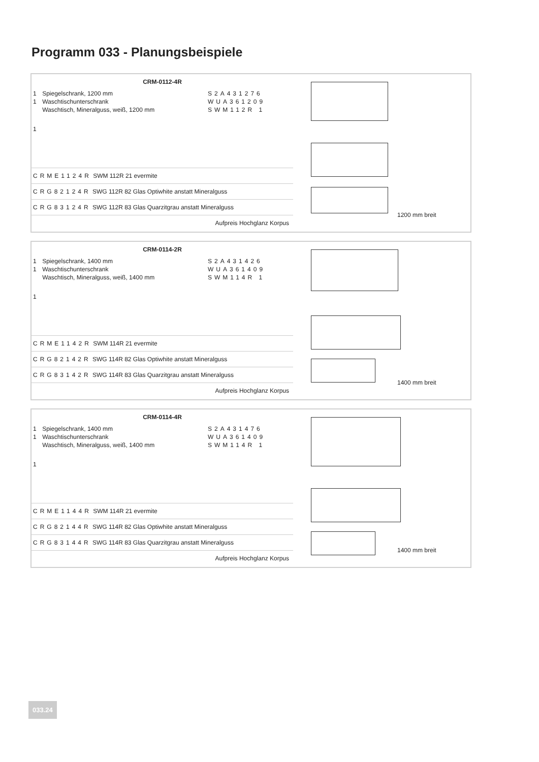Programm 033 - Planungsbeispiele
| CRM-0112-4R | | |
| --- | --- | --- |
| 1 | Spiegelschrank, 1200 mm | S2A431276 |
| 1 | Waschtischunterschrank | WUA361209 |
| 1 | Waschtisch, Mineralguss, weiß, 1200 mm | SWM112R 1 |
| CRME1124R SWM 112R 21 evermite | | |
| CRG82124R SWG 112R 82 Glas Optiwhite anstatt Mineralguss | | |
| CRG83124R SWG 112R 83 Glas Quarzitgrau anstatt Mineralguss | | |
| Aufpreis Hochglanz Korpus | | |
1200 mm breit
| CRM-0114-2R | | |
| --- | --- | --- |
| 1 | Spiegelschrank, 1400 mm | S2A431426 |
| 1 | Waschtischunterschrank | WUA361409 |
| 1 | Waschtisch, Mineralguss, weiß, 1400 mm | SWM114R 1 |
| CRME1142R SWM 114R 21 evermite | | |
| CRG82142R SWG 114R 82 Glas Optiwhite anstatt Mineralguss | | |
| CRG83142R SWG 114R 83 Glas Quarzitgrau anstatt Mineralguss | | |
| Aufpreis Hochglanz Korpus | | |
1400 mm breit
| CRM-0114-4R | | |
| --- | --- | --- |
| 1 | Spiegelschrank, 1400 mm | S2A431476 |
| 1 | Waschtischunterschrank | WUA361409 |
| 1 | Waschtisch, Mineralguss, weiß, 1400 mm | SWM114R 1 |
| CRME1144R SWM 114R 21 evermite | | |
| CRG82144R SWG 114R 82 Glas Optiwhite anstatt Mineralguss | | |
| CRG83144R SWG 114R 83 Glas Quarzitgrau anstatt Mineralguss | | |
| Aufpreis Hochglanz Korpus | | |
1400 mm breit
033.24